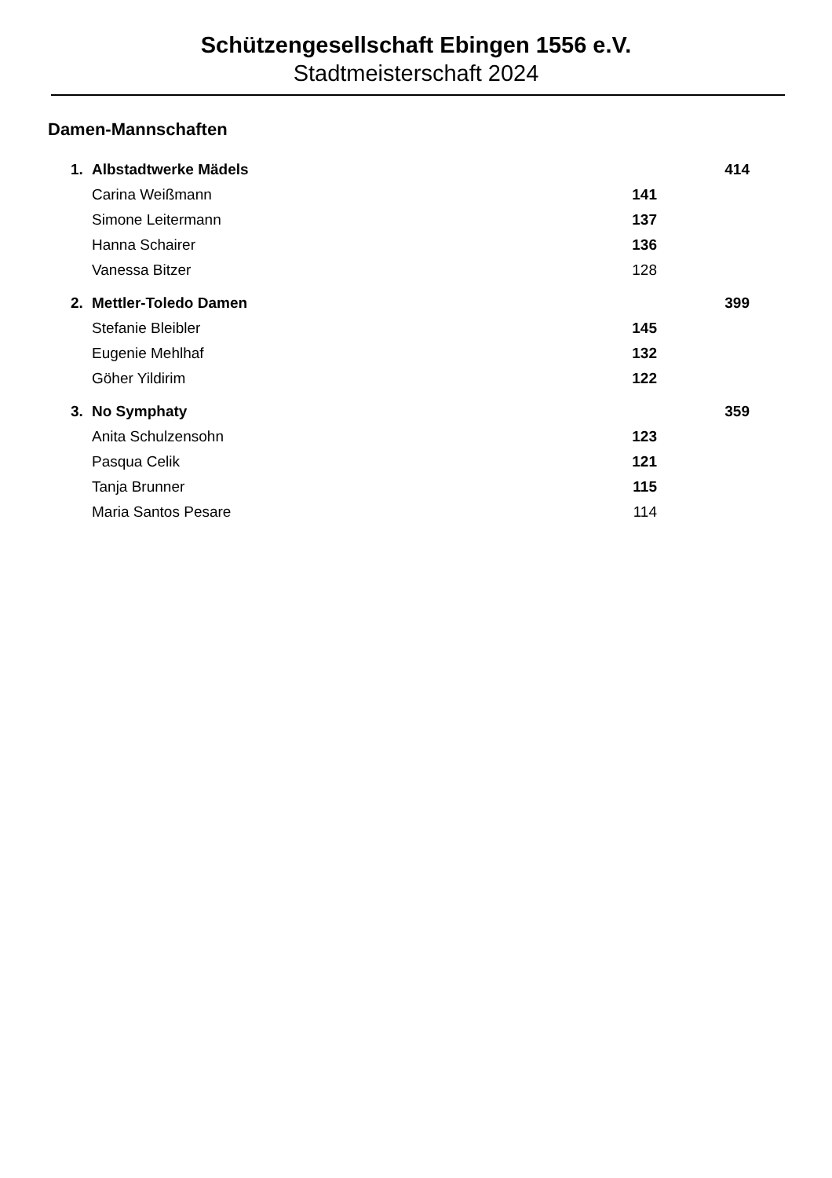Schützengesellschaft Ebingen 1556 e.V.
Stadtmeisterschaft 2024
Damen-Mannschaften
| 1. | Albstadtwerke Mädels | | 414 |
| | Carina Weißmann | 141 | |
| | Simone Leitermann | 137 | |
| | Hanna Schairer | 136 | |
| | Vanessa Bitzer | 128 | |
| 2. | Mettler-Toledo Damen | | 399 |
| | Stefanie Bleibler | 145 | |
| | Eugenie Mehlhaf | 132 | |
| | Göher Yildirim | 122 | |
| 3. | No Symphaty | | 359 |
| | Anita Schulzensohn | 123 | |
| | Pasqua Celik | 121 | |
| | Tanja Brunner | 115 | |
| | Maria Santos Pesare | 114 | |